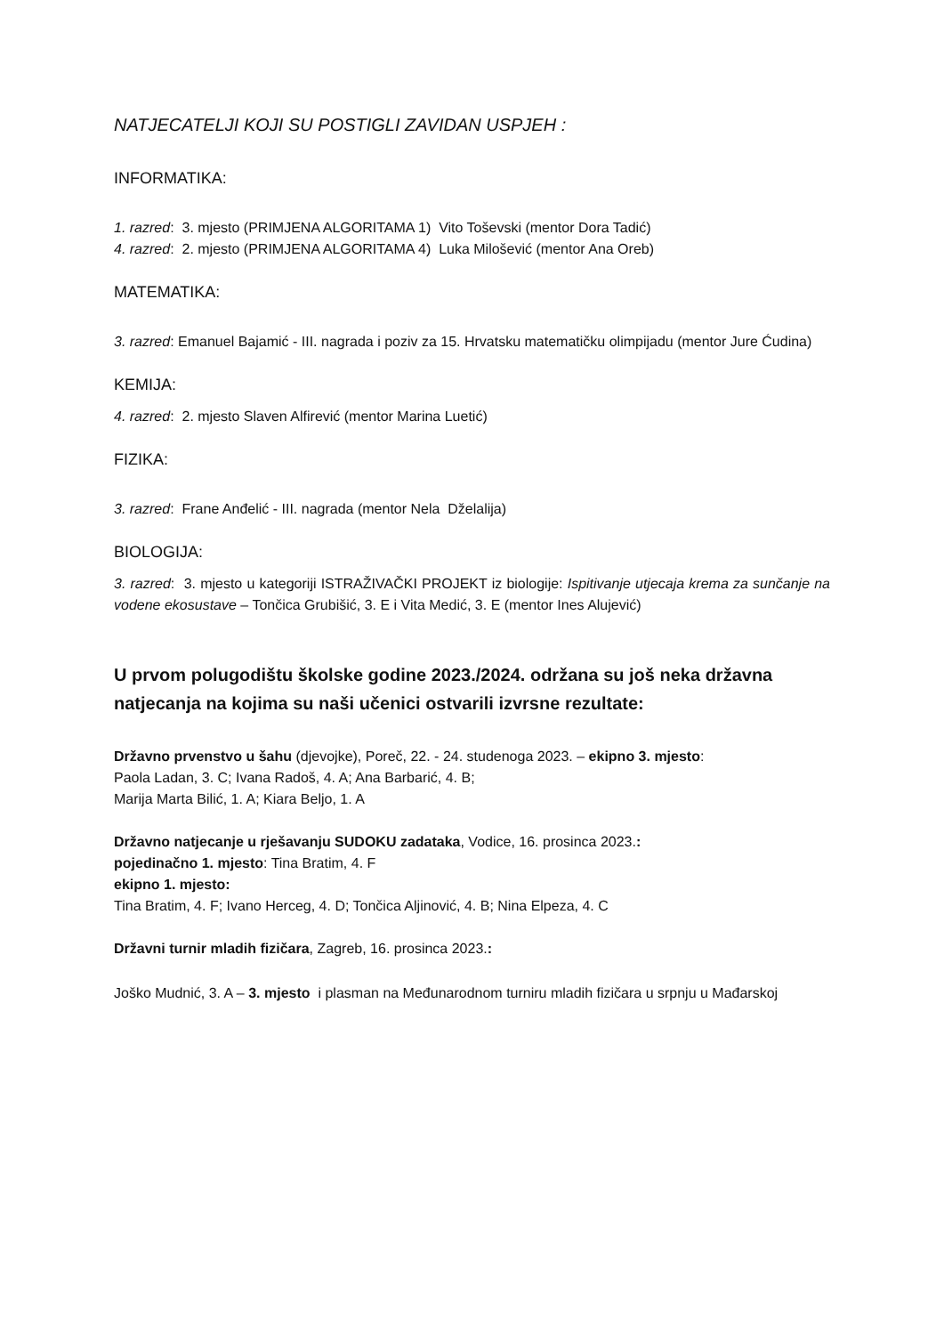NATJECATELJI KOJI SU POSTIGLI ZAVIDAN USPJEH :
INFORMATIKA:
1. razred: 3. mjesto (PRIMJENA ALGORITAMA 1) Vito Toševski (mentor Dora Tadić)
4. razred: 2. mjesto (PRIMJENA ALGORITAMA 4) Luka Milošević (mentor Ana Oreb)
MATEMATIKA:
3. razred: Emanuel Bajamić - III. nagrada i poziv za 15. Hrvatsku matematičku olimpijadu (mentor Jure Ćudina)
KEMIJA:
4. razred: 2. mjesto Slaven Alfirević (mentor Marina Luetić)
FIZIKA:
3. razred: Frane Anđelić - III. nagrada (mentor Nela Dželalija)
BIOLOGIJA:
3. razred: 3. mjesto u kategoriji ISTRAŽIVAČKI PROJEKT iz biologije: Ispitivanje utjecaja krema za sunčanje na vodene ekosustave – Tončica Grubišić, 3. E i Vita Medić, 3. E (mentor Ines Alujević)
U prvom polugodištu školske godine 2023./2024. održana su još neka državna natjecanja na kojima su naši učenici ostvarili izvrsne rezultate:
Državno prvenstvo u šahu (djevojke), Poreč, 22. - 24. studenoga 2023. – ekipno 3. mjesto:
Paola Ladan, 3. C; Ivana Radoš, 4. A; Ana Barbarić, 4. B;
Marija Marta Bilić, 1. A; Kiara Beljo, 1. A
Državno natjecanje u rješavanju SUDOKU zadataka, Vodice, 16. prosinca 2023.:
pojedinačno 1. mjesto: Tina Bratim, 4. F
ekipno 1. mjesto:
Tina Bratim, 4. F; Ivano Herceg, 4. D; Tončica Aljinović, 4. B; Nina Elpeza, 4. C
Državni turnir mladih fizičara, Zagreb, 16. prosinca 2023.:
Joško Mudnić, 3. A – 3. mjesto i plasman na Međunarodnom turniru mladih fizičara u srpnju u Mađarskoj